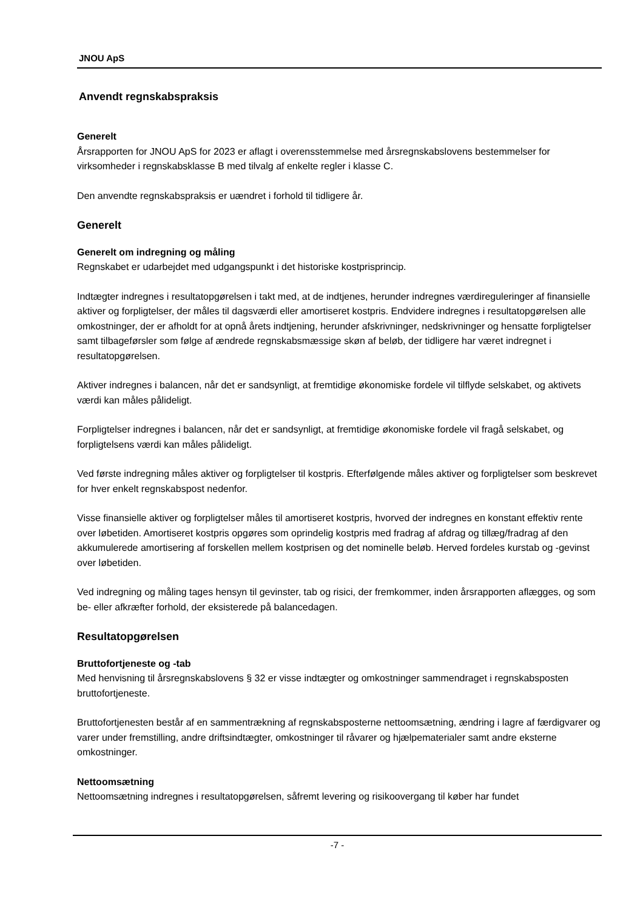JNOU ApS
Anvendt regnskabspraksis
Generelt
Årsrapporten for JNOU ApS for 2023 er aflagt i overensstemmelse med årsregnskabslovens bestemmelser for virksomheder i regnskabsklasse B med tilvalg af enkelte regler i klasse C.
Den anvendte regnskabspraksis er uændret i forhold til tidligere år.
Generelt
Generelt om indregning og måling
Regnskabet er udarbejdet med udgangspunkt i det historiske kostprisprincip.
Indtægter indregnes i resultatopgørelsen i takt med, at de indtjenes, herunder indregnes værdireguleringer af finansielle aktiver og forpligtelser, der måles til dagsværdi eller amortiseret kostpris. Endvidere indregnes i resultatopgørelsen alle omkostninger, der er afholdt for at opnå årets indtjening, herunder afskrivninger, nedskrivninger og hensatte forpligtelser samt tilbageførsler som følge af ændrede regnskabsmæssige skøn af beløb, der tidligere har været indregnet i resultatopgørelsen.
Aktiver indregnes i balancen, når det er sandsynligt, at fremtidige økonomiske fordele vil tilflyde selskabet, og aktivets værdi kan måles pålideligt.
Forpligtelser indregnes i balancen, når det er sandsynligt, at fremtidige økonomiske fordele vil fragå selskabet, og forpligtelsens værdi kan måles pålideligt.
Ved første indregning måles aktiver og forpligtelser til kostpris. Efterfølgende måles aktiver og forpligtelser som beskrevet for hver enkelt regnskabspost nedenfor.
Visse finansielle aktiver og forpligtelser måles til amortiseret kostpris, hvorved der indregnes en konstant effektiv rente over løbetiden. Amortiseret kostpris opgøres som oprindelig kostpris med fradrag af afdrag og tillæg/fradrag af den akkumulerede amortisering af forskellen mellem kostprisen og det nominelle beløb. Herved fordeles kurstab og -gevinst over løbetiden.
Ved indregning og måling tages hensyn til gevinster, tab og risici, der fremkommer, inden årsrapporten aflægges, og som be- eller afkræfter forhold, der eksisterede på balancedagen.
Resultatopgørelsen
Bruttofortjeneste og -tab
Med henvisning til årsregnskabslovens § 32 er visse indtægter og omkostninger sammendraget i regnskabsposten bruttofortjeneste.
Bruttofortjenesten består af en sammentrækning af regnskabsposterne nettoomsætning, ændring i lagre af færdigvarer og varer under fremstilling, andre driftsindtægter, omkostninger til råvarer og hjælpematerialer samt andre eksterne omkostninger.
Nettoomsætning
Nettoomsætning indregnes i resultatopgørelsen, såfremt levering og risikoovergang til køber har fundet
-7 -